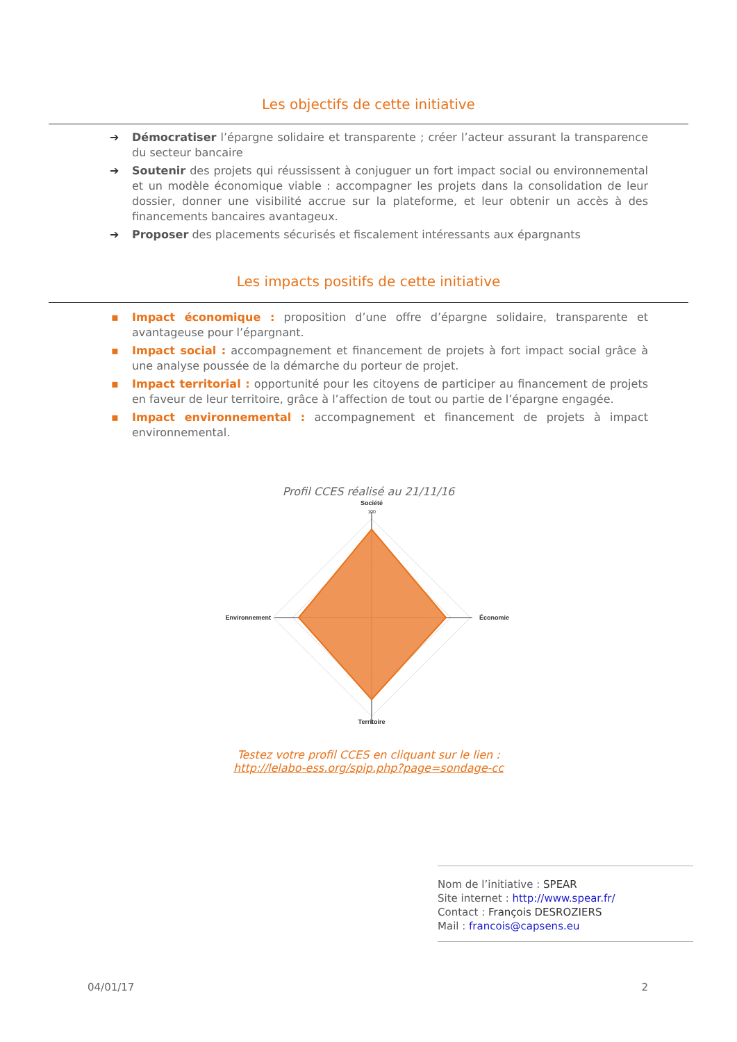Les objectifs de cette initiative
➔ Démocratiser l’épargne solidaire et transparente ; créer l’acteur assurant la transparence du secteur bancaire
➔ Soutenir des projets qui réussissent à conjuguer un fort impact social ou environnemental et un modèle économique viable : accompagner les projets dans la consolidation de leur dossier, donner une visibilité accrue sur la plateforme, et leur obtenir un accès à des financements bancaires avantageux.
➔ Proposer des placements sécurisés et fiscalement intéressants aux épargnants
Les impacts positifs de cette initiative
▪ Impact économique : proposition d’une offre d’épargne solidaire, transparente et avantageuse pour l’épargnant.
▪ Impact social : accompagnement et financement de projets à fort impact social grâce à une analyse poussée de la démarche du porteur de projet.
▪ Impact territorial : opportunité pour les citoyens de participer au financement de projets en faveur de leur territoire, grâce à l’affection de tout ou partie de l’épargne engagée.
▪ Impact environnemental : accompagnement et financement de projets à impact environnemental.
Profil CCES réalisé au 21/11/16
Société
100
Économie
Environnement
Territoire
Testez votre profil CCES en cliquant sur le lien :
http://lelabo-ess.org/spip.php?page=sondage-cc
Nom de l’initiative : SPEAR
Site internet : http://www.spear.fr/
Contact : François DESROZIERS
Mail : francois@capsens.eu
04/01/17 2